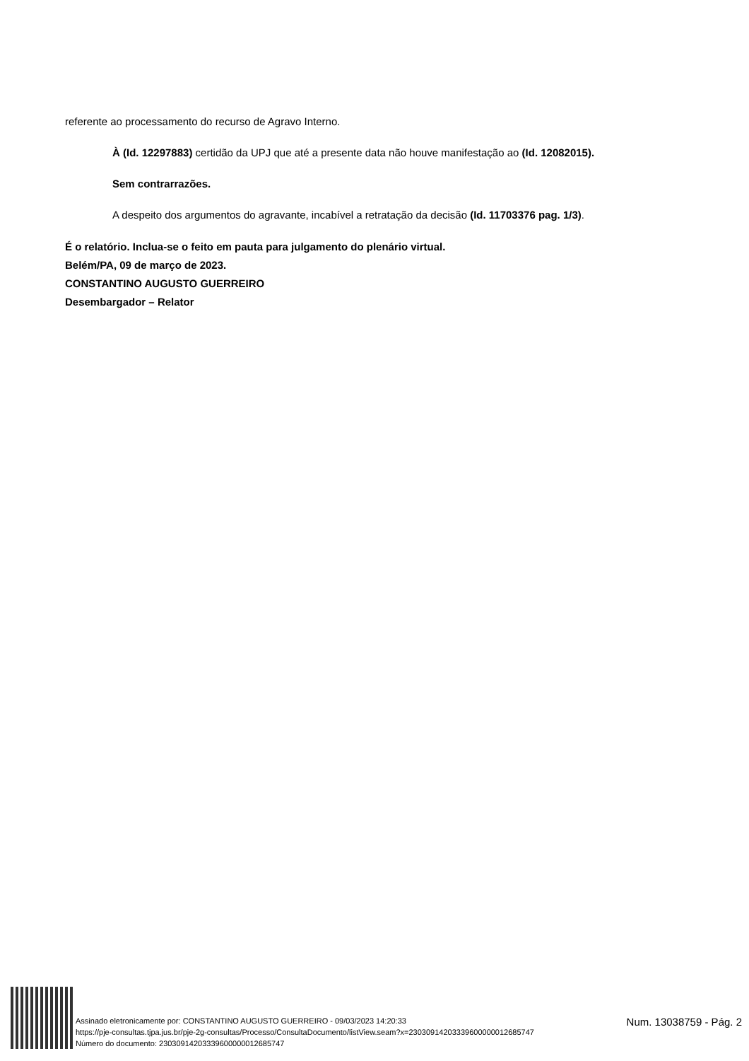referente ao processamento do recurso de Agravo Interno.
À (Id. 12297883) certidão da UPJ que até a presente data não houve manifestação ao (Id. 12082015).
Sem contrarrazões.
A despeito dos argumentos do agravante, incabível a retratação da decisão (Id. 11703376 pag. 1/3).
É o relatório. Inclua-se o feito em pauta para julgamento do plenário virtual.
Belém/PA, 09 de março de 2023.
CONSTANTINO AUGUSTO GUERREIRO
Desembargador – Relator
Assinado eletronicamente por: CONSTANTINO AUGUSTO GUERREIRO - 09/03/2023 14:20:33
https://pje-consultas.tjpa.jus.br/pje-2g-consultas/Processo/ConsultaDocumento/listView.seam?x=23030914203339600000012685747
Número do documento: 23030914203339600000012685747
Num. 13038759 - Pág. 2